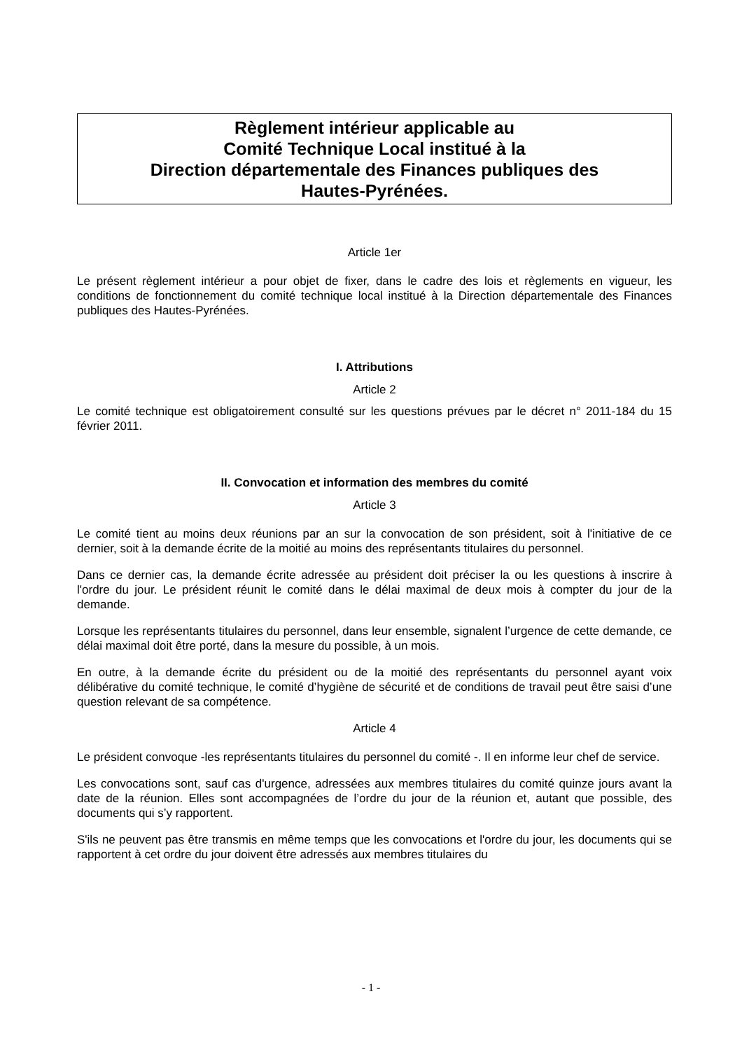Règlement intérieur applicable au
Comité Technique Local institué à la
Direction départementale des Finances publiques des
Hautes-Pyrénées.
Article 1er
Le présent règlement intérieur a pour objet de fixer, dans le cadre des lois et règlements en vigueur, les conditions de fonctionnement du comité technique local institué à la Direction départementale des Finances publiques des Hautes-Pyrénées.
I. Attributions
Article 2
Le comité technique est obligatoirement consulté sur les questions prévues par le décret n° 2011-184 du 15 février 2011.
II. Convocation et information des membres du comité
Article 3
Le comité tient au moins deux réunions par an sur la convocation de son président, soit à l'initiative de ce dernier, soit à la demande écrite de la moitié au moins des représentants titulaires du personnel.
Dans ce dernier cas, la demande écrite adressée au président doit préciser la ou les questions à inscrire à l'ordre du jour. Le président réunit le comité dans le délai maximal de deux mois à compter du jour de la demande.
Lorsque les représentants titulaires du personnel, dans leur ensemble, signalent l’urgence de cette demande, ce délai maximal doit être porté, dans la mesure du possible, à un mois.
En outre, à la demande écrite du président ou de la moitié des représentants du personnel ayant voix délibérative du comité technique, le comité d’hygiène de sécurité et de conditions de travail peut être saisi d’une question relevant de sa compétence.
Article 4
Le président convoque -les représentants titulaires du personnel du comité -. Il en informe leur chef de service.
Les convocations sont, sauf cas d'urgence, adressées aux membres titulaires du comité quinze jours avant la date de la réunion. Elles sont accompagnées de l’ordre du jour de la réunion et, autant que possible, des documents qui s’y rapportent.
S'ils ne peuvent pas être transmis en même temps que les convocations et l'ordre du jour, les documents qui se rapportent à cet ordre du jour doivent être adressés aux membres titulaires du
- 1 -